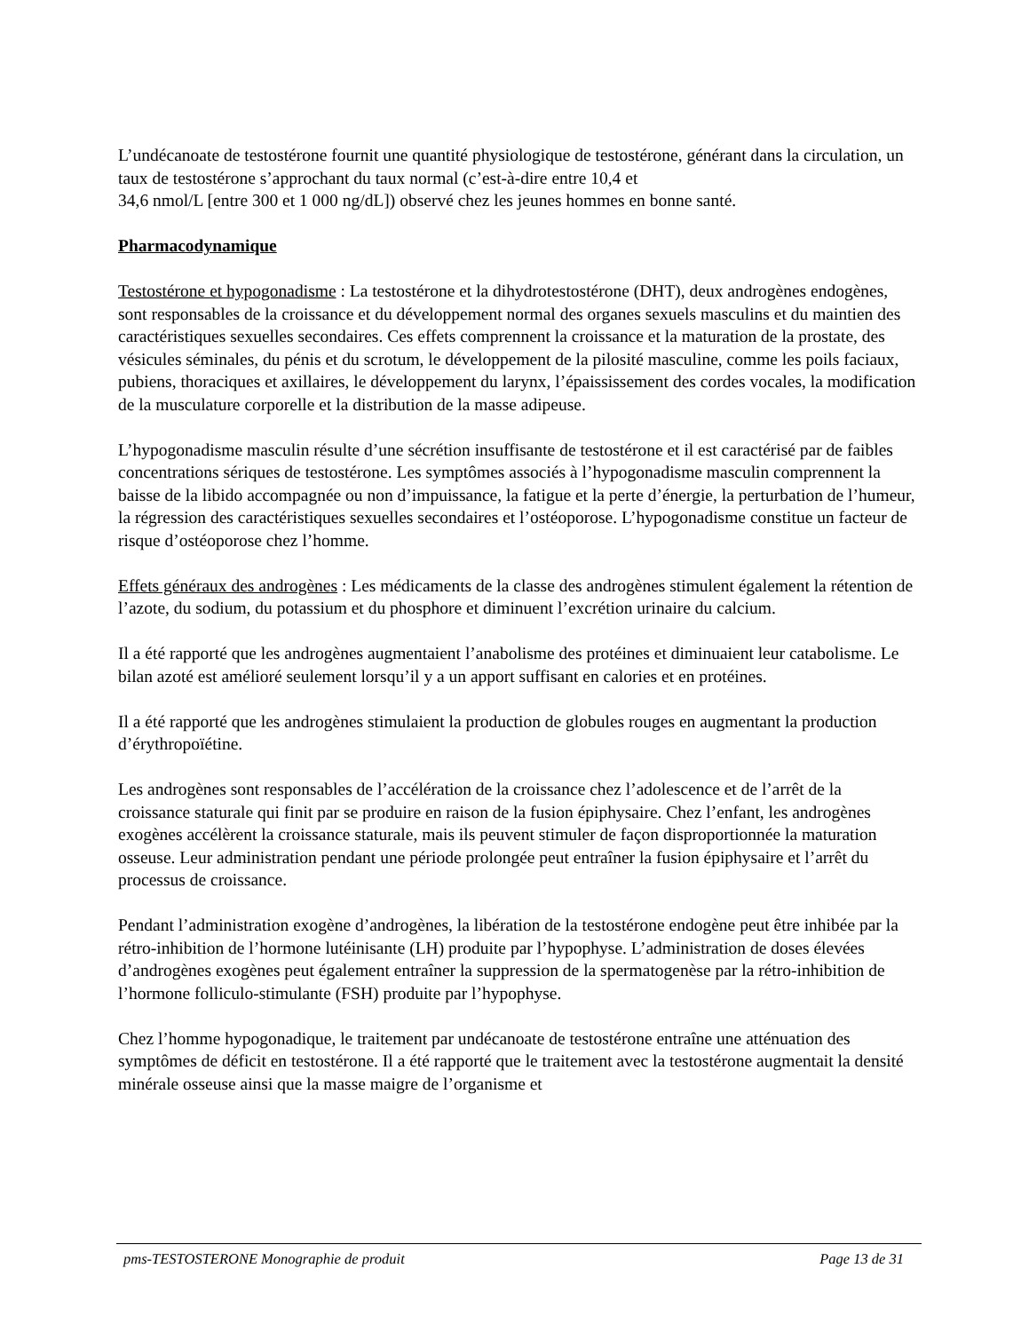L’undécanoate de testostérone fournit une quantité physiologique de testostérone, générant dans la circulation, un taux de testostérone s’approchant du taux normal (c’est-à-dire entre 10,4 et
34,6 nmol/L [entre 300 et 1 000 ng/dL]) observé chez les jeunes hommes en bonne santé.
Pharmacodynamique
Testostérone et hypogonadisme : La testostérone et la dihydrotestostérone (DHT), deux androgènes endogènes, sont responsables de la croissance et du développement normal des organes sexuels masculins et du maintien des caractéristiques sexuelles secondaires. Ces effets comprennent la croissance et la maturation de la prostate, des vésicules séminales, du pénis et du scrotum, le développement de la pilosité masculine, comme les poils faciaux, pubiens, thoraciques et axillaires, le développement du larynx, l’épaississement des cordes vocales, la modification de la musculature corporelle et la distribution de la masse adipeuse.
L’hypogonadisme masculin résulte d’une sécrétion insuffisante de testostérone et il est caractérisé par de faibles concentrations sériques de testostérone. Les symptômes associés à l’hypogonadisme masculin comprennent la baisse de la libido accompagnée ou non d’impuissance, la fatigue et la perte d’énergie, la perturbation de l’humeur, la régression des caractéristiques sexuelles secondaires et l’ostéoporose. L’hypogonadisme constitue un facteur de risque d’ostéoporose chez l’homme.
Effets généraux des androgènes : Les médicaments de la classe des androgènes stimulent également la rétention de l’azote, du sodium, du potassium et du phosphore et diminuent l’excrétion urinaire du calcium.
Il a été rapporté que les androgènes augmentaient l’anabolisme des protéines et diminuaient leur catabolisme. Le bilan azoté est amélioré seulement lorsqu’il y a un apport suffisant en calories et en protéines.
Il a été rapporté que les androgènes stimulaient la production de globules rouges en augmentant la production d’érythropoïétine.
Les androgènes sont responsables de l’accélération de la croissance chez l’adolescence et de l’arrêt de la croissance staturale qui finit par se produire en raison de la fusion épiphysaire. Chez l’enfant, les androgènes exogènes accélèrent la croissance staturale, mais ils peuvent stimuler de façon disproportionnée la maturation osseuse. Leur administration pendant une période prolongée peut entraîner la fusion épiphysaire et l’arrêt du processus de croissance.
Pendant l’administration exogène d’androgènes, la libération de la testostérone endogène peut être inhibée par la rétro-inhibition de l’hormone lutéinisante (LH) produite par l’hypophyse. L’administration de doses élevées d’androgènes exogènes peut également entraîner la suppression de la spermatogenèse par la rétro-inhibition de l’hormone folliculo-stimulante (FSH) produite par l’hypophyse.
Chez l’homme hypogonadique, le traitement par undécanoate de testostérone entraîne une atténuation des symptômes de déficit en testostérone. Il a été rapporté que le traitement avec la testostérone augmentait la densité minérale osseuse ainsi que la masse maigre de l’organisme et
pms-TESTOSTERONE Monographie de produit Page 13 de 31